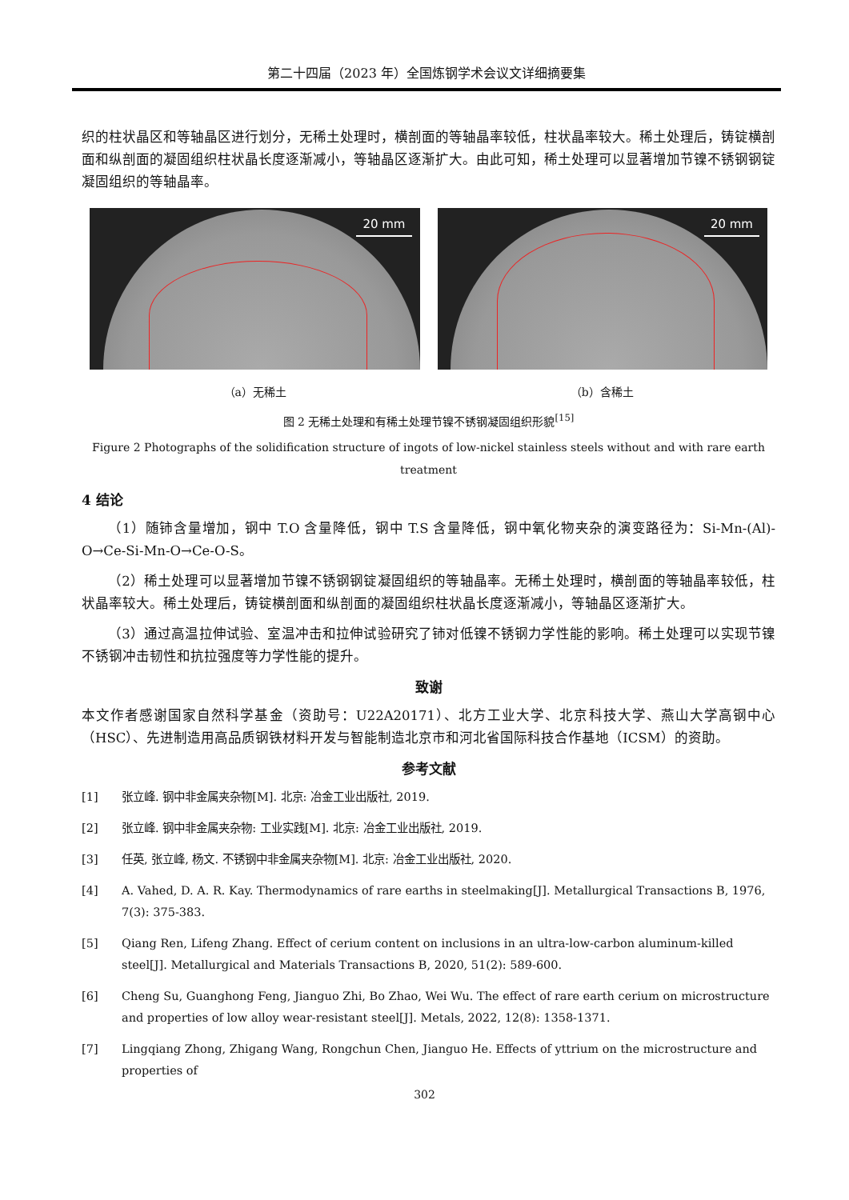第二十四届（2023 年）全国炼钢学术会议文详细摘要集
织的柱状晶区和等轴晶区进行划分，无稀土处理时，横剖面的等轴晶率较低，柱状晶率较大。稀土处理后，铸锭横剖面和纵剖面的凝固组织柱状晶长度逐渐减小，等轴晶区逐渐扩大。由此可知，稀土处理可以显著增加节镍不锈钢钢锭凝固组织的等轴晶率。
20 mm
20 mm
（a）无稀土 （b）含稀土
图 2 无稀土处理和有稀土处理节镍不锈钢凝固组织形貌<sup>[15]</sup>
Figure 2 Photographs of the solidification structure of ingots of low-nickel stainless steels without and with rare earth treatment
4 结论
（1）随铈含量增加，钢中 T.O 含量降低，钢中 T.S 含量降低，钢中氧化物夹杂的演变路径为：Si-Mn-(Al)-O→Ce-Si-Mn-O→Ce-O-S。
（2）稀土处理可以显著增加节镍不锈钢钢锭凝固组织的等轴晶率。无稀土处理时，横剖面的等轴晶率较低，柱状晶率较大。稀土处理后，铸锭横剖面和纵剖面的凝固组织柱状晶长度逐渐减小，等轴晶区逐渐扩大。
（3）通过高温拉伸试验、室温冲击和拉伸试验研究了铈对低镍不锈钢力学性能的影响。稀土处理可以实现节镍不锈钢冲击韧性和抗拉强度等力学性能的提升。
致谢
本文作者感谢国家自然科学基金（资助号：U22A20171）、北方工业大学、北京科技大学、燕山大学高钢中心（HSC）、先进制造用高品质钢铁材料开发与智能制造北京市和河北省国际科技合作基地（ICSM）的资助。
参考文献
[1] 张立峰. 钢中非金属夹杂物[M]. 北京: 冶金工业出版社, 2019.
[2] 张立峰. 钢中非金属夹杂物: 工业实践[M]. 北京: 冶金工业出版社, 2019.
[3] 任英, 张立峰, 杨文. 不锈钢中非金属夹杂物[M]. 北京: 冶金工业出版社, 2020.
[4] A. Vahed, D. A. R. Kay. Thermodynamics of rare earths in steelmaking[J]. Metallurgical Transactions B, 1976, 7(3): 375-383.
[5] Qiang Ren, Lifeng Zhang. Effect of cerium content on inclusions in an ultra-low-carbon aluminum-killed steel[J]. Metallurgical and Materials Transactions B, 2020, 51(2): 589-600.
[6] Cheng Su, Guanghong Feng, Jianguo Zhi, Bo Zhao, Wei Wu. The effect of rare earth cerium on microstructure and properties of low alloy wear-resistant steel[J]. Metals, 2022, 12(8): 1358-1371.
[7] Lingqiang Zhong, Zhigang Wang, Rongchun Chen, Jianguo He. Effects of yttrium on the microstructure and properties of
302